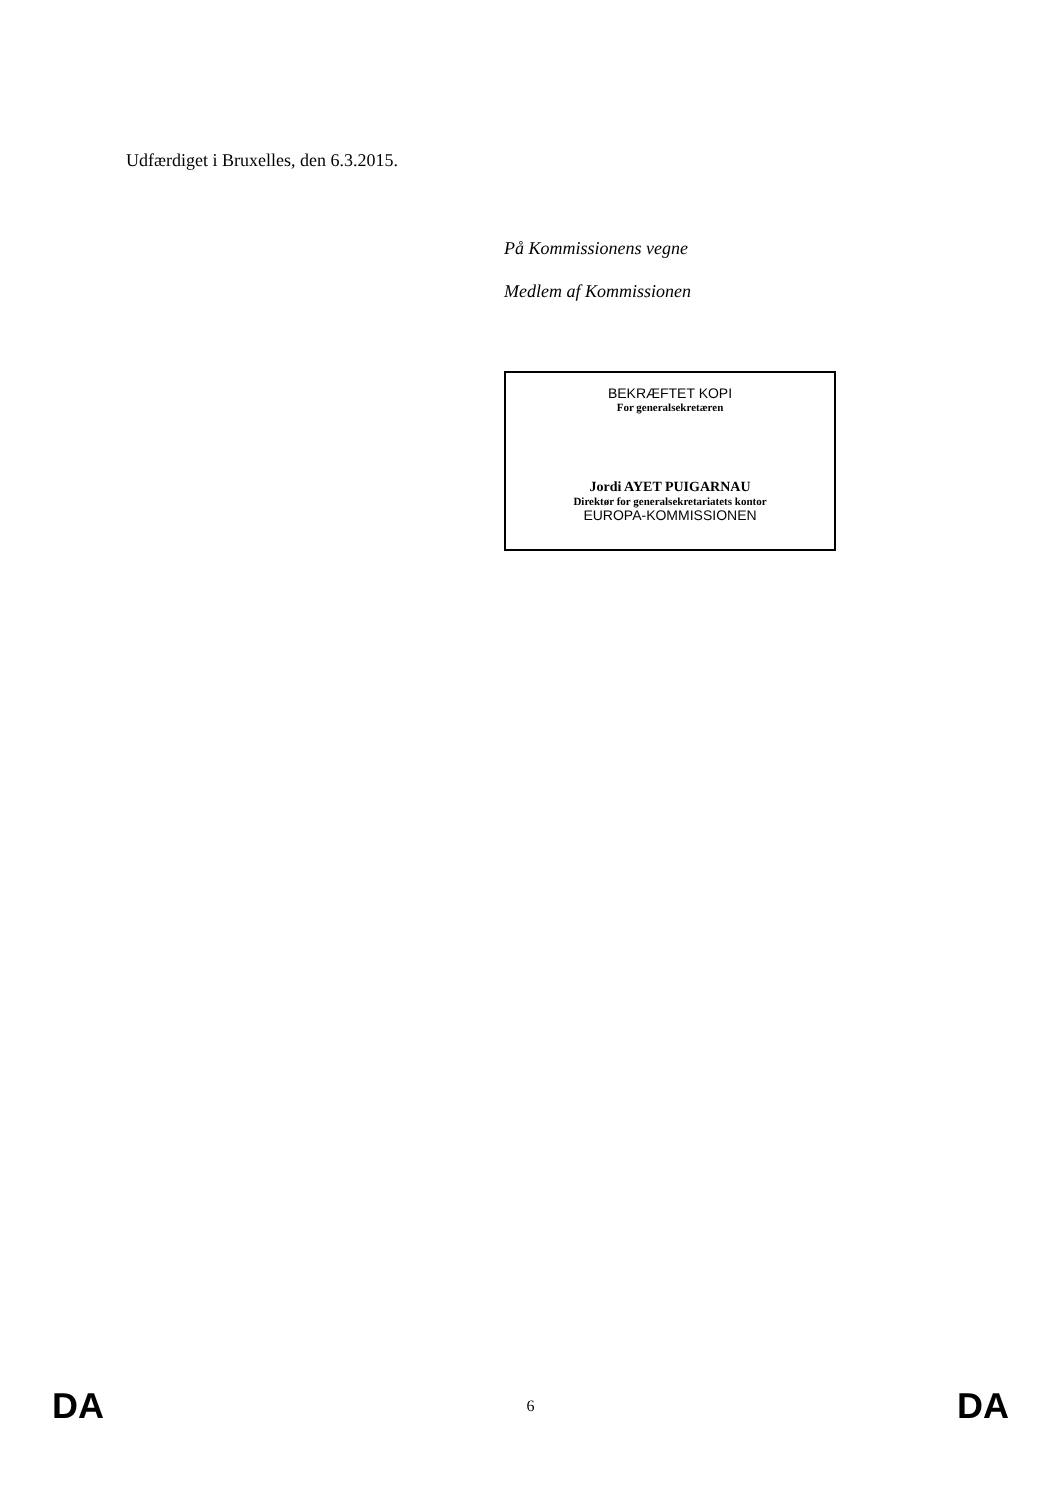Udfærdiget i Bruxelles, den 6.3.2015.
På Kommissionens vegne
Medlem af Kommissionen
BEKRÆFTET KOPI
For generalsekretæren
Jordi AYET PUIGARNAU
Direktør for generalsekretariatets kontor
EUROPA-KOMMISSIONEN
DA 6 DA